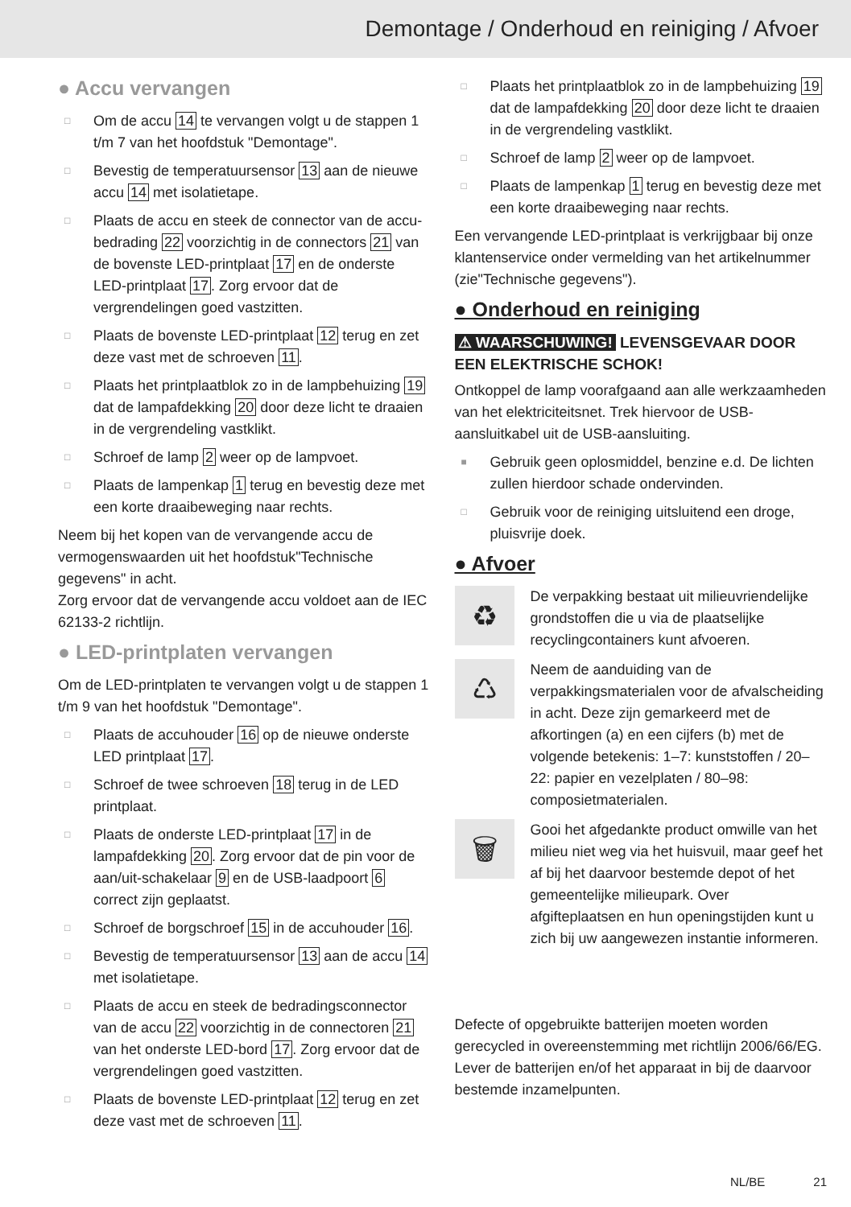Demontage / Onderhoud en reiniging / Afvoer
● Accu vervangen
Om de accu 14 te vervangen volgt u de stappen 1 t/m 7 van het hoofdstuk "Demontage".
Bevestig de temperatuursensor 13 aan de nieuwe accu 14 met isolatietape.
Plaats de accu en steek de connector van de accu­bedrading 22 voorzichtig in de connectors 21 van de bovenste LED-printplaat 17 en de onderste LED-printplaat 17. Zorg ervoor dat de vergrendelingen goed vastzitten.
Plaats de bovenste LED-printplaat 12 terug en zet deze vast met de schroeven 11.
Plaats het printplaatblok zo in de lampbehuizing 19 dat de lampafdekking 20 door deze licht te draaien in de vergrendeling vastklikt.
Schroef de lamp 2 weer op de lampvoet.
Plaats de lampenkap 1 terug en bevestig deze met een korte draaibeweging naar rechts.
Neem bij het kopen van de vervangende accu de vermogenswaarden uit het hoofdstuk"Technische gegevens" in acht.
Zorg ervoor dat de vervangende accu voldoet aan de IEC 62133-2 richtlijn.
● LED-printplaten vervangen
Om de LED-printplaten te vervangen volgt u de stappen 1 t/m 9 van het hoofdstuk "Demontage".
Plaats de accuhouder 16 op de nieuwe onderste LED printplaat 17.
Schroef de twee schroeven 18 terug in de LED printplaat.
Plaats de onderste LED-printplaat 17 in de lampafdekking 20. Zorg ervoor dat de pin voor de aan/uit-schakelaar 9 en de USB-laadpoort 6 correct zijn geplaatst.
Schroef de borgschroef 15 in de accuhouder 16.
Bevestig de temperatuursensor 13 aan de accu 14 met isolatietape.
Plaats de accu en steek de bedradingsconnector van de accu 22 voorzichtig in de connectoren 21 van het onderste LED-bord 17. Zorg ervoor dat de vergrendelingen goed vastzitten.
Plaats de bovenste LED-printplaat 12 terug en zet deze vast met de schroeven 11.
Plaats het printplaatblok zo in de lampbehuizing 19 dat de lampafdekking 20 door deze licht te draaien in de vergrendeling vastklikt.
Schroef de lamp 2 weer op de lampvoet.
Plaats de lampenkap 1 terug en bevestig deze met een korte draaibeweging naar rechts.
Een vervangende LED-printplaat is verkrijgbaar bij onze klantenservice onder vermelding van het artikelnummer (zie"Technische gegevens").
● Onderhoud en reiniging
⚠ WAARSCHUWING! LEVENSGEVAAR DOOR EEN ELEKTRISCHE SCHOK!
Ontkoppel de lamp voorafgaand aan alle werkzaamheden van het elektriciteitsnet. Trek hiervoor de USB-aansluitkabel uit de USB-aansluiting.
Gebruik geen oplosmiddel, benzine e.d. De lichten zullen hierdoor schade ondervinden.
Gebruik voor de reiniging uitsluitend een droge, pluisvrije doek.
● Afvoer
♻
De verpakking bestaat uit milieuvriendelijke grondstoffen die u via de plaatselijke recyclingcontainers kunt afvoeren.
♺
Neem de aanduiding van de verpakkingsmaterialen voor de afvalscheiding in acht. Deze zijn gemarkeerd met de afkortingen (a) en een cijfers (b) met de volgende betekenis: 1–7: kunststoffen / 20–22: papier en vezelplaten / 80–98: composietmaterialen.
🗑
Gooi het afgedankte product omwille van het milieu niet weg via het huisvuil, maar geef het af bij het daarvoor bestemde depot of het gemeentelijke milieupark. Over afgifteplaatsen en hun openingstijden kunt u zich bij uw aangewezen instantie informeren.
Defecte of opgebruikte batterijen moeten worden gerecycled in overeenstemming met richtlijn 2006/66/EG. Lever de batterijen en/of het apparaat in bij de daarvoor bestemde inzamelpunten.
NL/BE 21